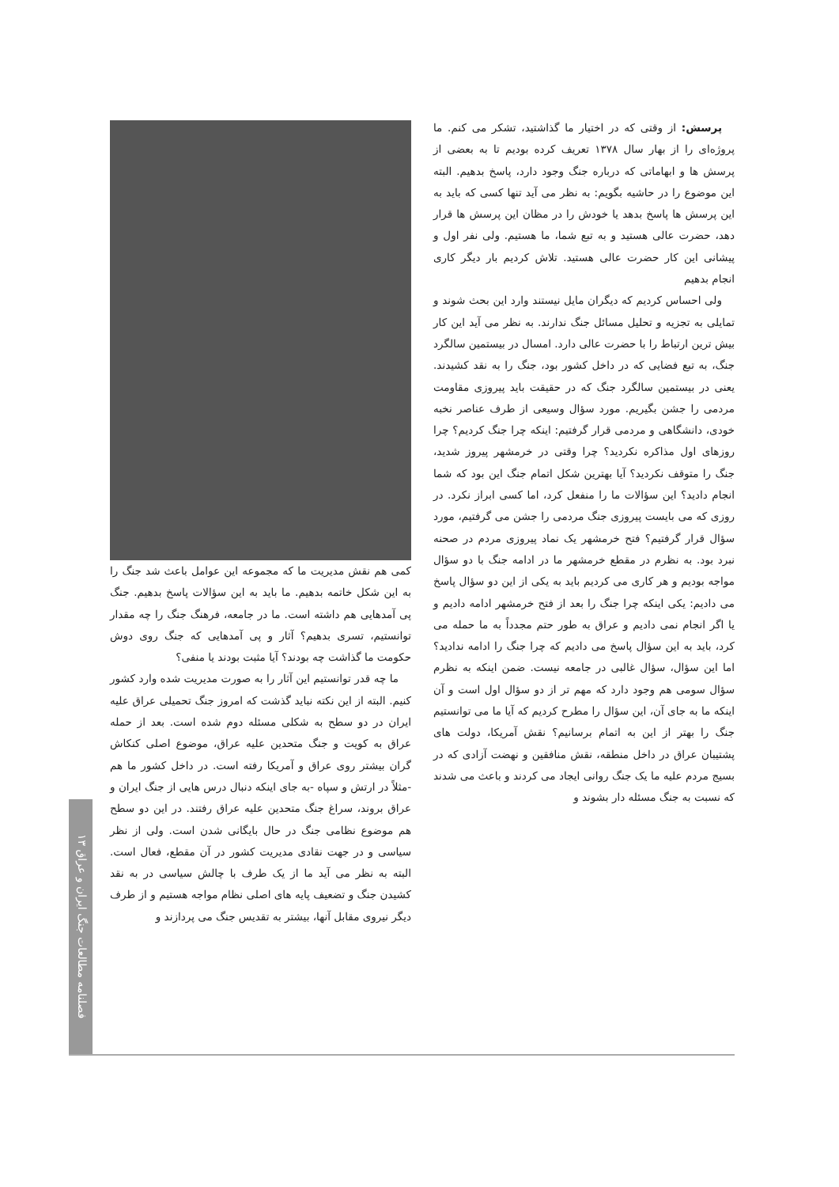پرسش: از وقتی که در اختیار ما گذاشتید، تشکر می کنم. ما پروژه‌ای را از بهار سال ۱۳۷۸ تعریف کرده بودیم تا به بعضی از پرسش ها و ابهاماتی که درباره جنگ وجود دارد، پاسخ بدهیم. البته این موضوع را در حاشیه بگویم: به نظر می آید تنها کسی که باید به این پرسش ها پاسخ بدهد یا خودش را در مظان این پرسش ها قرار دهد، حضرت عالی هستید و به تبع شما، ما هستیم. ولی نفر اول و پیشانی این کار حضرت عالی هستید. تلاش کردیم بار دیگر کاری انجام بدهیم
ولی احساس کردیم که دیگران مایل نیستند وارد این بحث شوند و تمایلی به تجزیه و تحلیل مسائل جنگ ندارند. به نظر می آید این کار بیش ترین ارتباط را با حضرت عالی دارد. امسال در بیستمین سالگرد جنگ، به تبع فضایی که در داخل کشور بود، جنگ را به نقد کشیدند. یعنی در بیستمین سالگرد جنگ که در حقیقت باید پیروزی مقاومت مردمی را جشن بگیریم. مورد سؤال وسیعی از طرف عناصر نخبه خودی، دانشگاهی و مردمی قرار گرفتیم: اینکه چرا جنگ کردیم؟ چرا روزهای اول مذاکره نکردید؟ چرا وقتی در خرمشهر پیروز شدید، جنگ را متوقف نکردید؟ آیا بهترین شکل اتمام جنگ این بود که شما انجام دادید؟ این سؤالات ما را منفعل کرد، اما کسی ابراز نکرد. در روزی که می بایست پیروزی جنگ مردمی را جشن می گرفتیم، مورد سؤال قرار گرفتیم؟ فتح خرمشهر یک نماد پیروزی مردم در صحنه نبرد بود. به نظرم در مقطع خرمشهر ما در ادامه جنگ با دو سؤال مواجه بودیم و هر کاری می کردیم باید به یکی از این دو سؤال پاسخ می دادیم: یکی اینکه چرا جنگ را بعد از فتح خرمشهر ادامه دادیم و یا اگر انجام نمی دادیم و عراق به طور حتم مجدداً به ما حمله می کرد، باید به این سؤال پاسخ می دادیم که چرا جنگ را ادامه ندادید؟ اما این سؤال، سؤال غالبی در جامعه نیست. ضمن اینکه به نظرم سؤال سومی هم وجود دارد که مهم تر از دو سؤال اول است و آن اینکه ما به جای آن، این سؤال را مطرح کردیم که آیا ما می توانستیم جنگ را بهتر از این به اتمام برسانیم؟ نقش آمریکا، دولت های پشتیبان عراق در داخل منطقه، نقش منافقین و نهضت آزادی که در بسیج مردم علیه ما یک جنگ روانی ایجاد می کردند و باعث می شدند که نسبت به جنگ مسئله دار بشوند و
کمی هم نقش مدیریت ما که مجموعه این عوامل باعث شد جنگ را به این شکل خاتمه بدهیم. ما باید به این سؤالات پاسخ بدهیم. جنگ پی آمدهایی هم داشته است. ما در جامعه، فرهنگ جنگ را چه مقدار توانستیم، تسری بدهیم؟ آثار و پی آمدهایی که جنگ روی دوش حکومت ما گذاشت چه بودند؟ آیا مثبت بودند یا منفی؟
ما چه قدر توانستیم این آثار را به صورت مدیریت شده وارد کشور کنیم. البته از این نکته نباید گذشت که امروز جنگ تحمیلی عراق علیه ایران در دو سطح به شکلی مسئله دوم شده است. بعد از حمله عراق به کویت و جنگ متحدین علیه عراق، موضوع اصلی کنکاش گران بیشتر روی عراق و آمریکا رفته است. در داخل کشور ما هم -مثلاً در ارتش و سپاه -به جای اینکه دنبال درس هایی از جنگ ایران و عراق بروند، سراغ جنگ متحدین علیه عراق رفتند. در این دو سطح هم موضوع نظامی جنگ در حال بایگانی شدن است. ولی از نظر سیاسی و در جهت نقادی مدیریت کشور در آن مقطع، فعال است. البته به نظر می آید ما از یک طرف با چالش سیاسی در به نقد کشیدن جنگ و تضعیف پایه های اصلی نظام مواجه هستیم و از طرف دیگر نیروی مقابل آنها، بیشتر به تقدیس جنگ می پردازند و
فصلنامه مطالعات جنگ ایران و عراق ۱۳